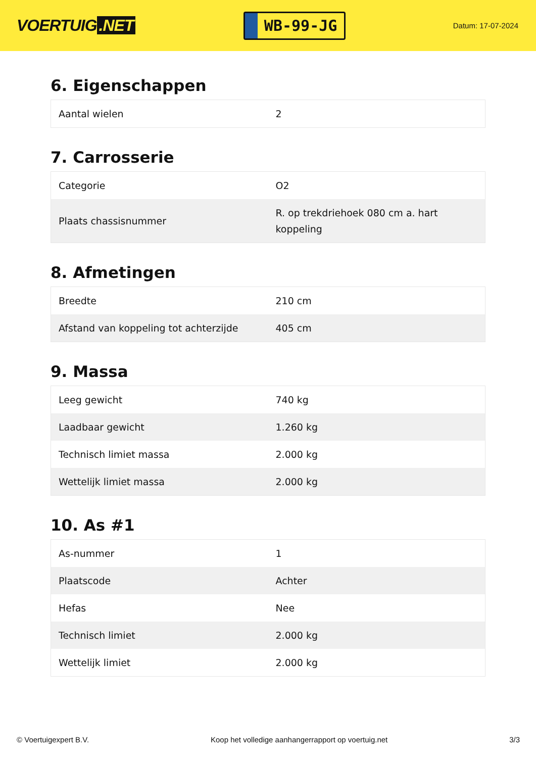VOERTUIG.NET
WB-99-JG
Datum: 17-07-2024
6. Eigenschappen
| Aantal wielen | 2 |
7. Carrosserie
| Categorie | O2 |
| Plaats chassisnummer | R. op trekdriehoek 080 cm a. hart koppeling |
8. Afmetingen
| Breedte | 210 cm |
| Afstand van koppeling tot achterzijde | 405 cm |
9. Massa
| Leeg gewicht | 740 kg |
| Laadbaar gewicht | 1.260 kg |
| Technisch limiet massa | 2.000 kg |
| Wettelijk limiet massa | 2.000 kg |
10. As #1
| As-nummer | 1 |
| Plaatscode | Achter |
| Hefas | Nee |
| Technisch limiet | 2.000 kg |
| Wettelijk limiet | 2.000 kg |
© Voertuigexpert B.V. Koop het volledige aanhangerrapport op voertuig.net 3/3